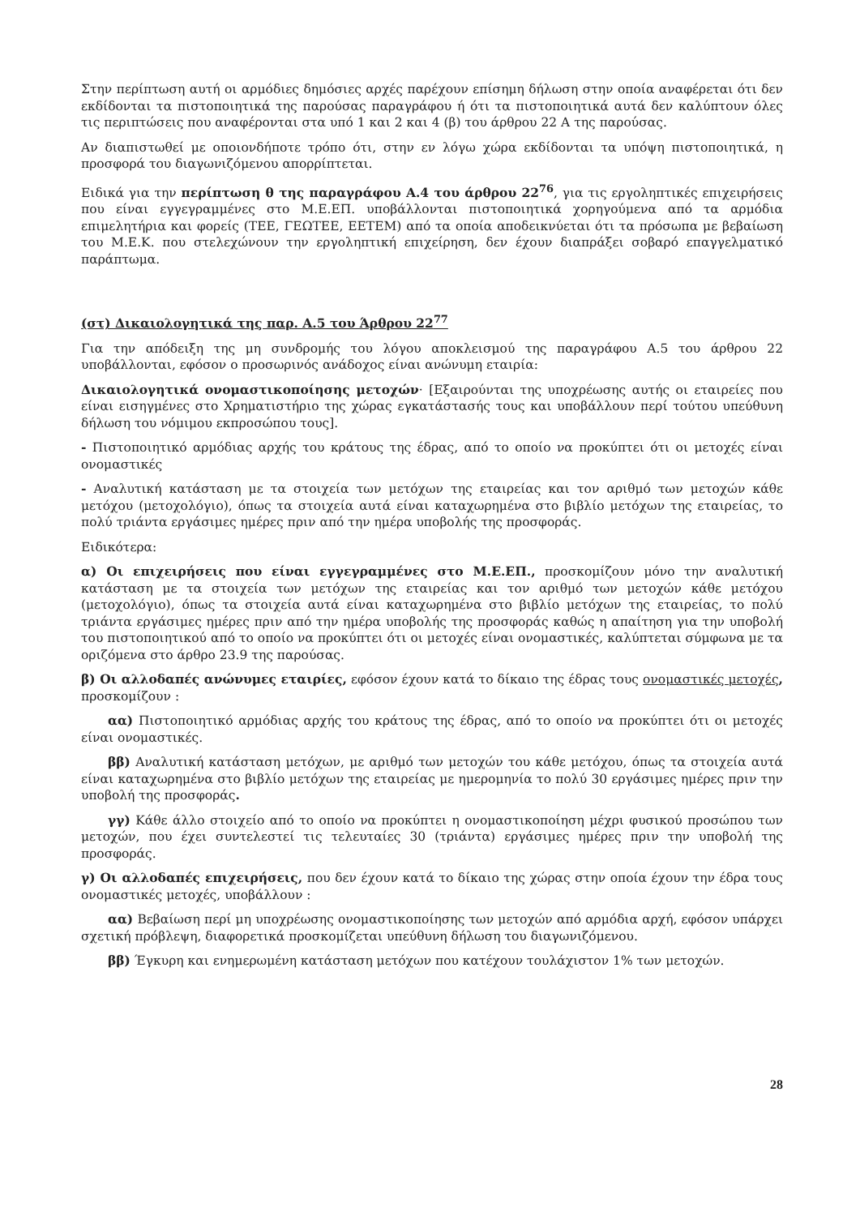Στην περίπτωση αυτή οι αρμόδιες δημόσιες αρχές παρέχουν επίσημη δήλωση στην οποία αναφέρεται ότι δεν εκδίδονται τα πιστοποιητικά της παρούσας παραγράφου ή ότι τα πιστοποιητικά αυτά δεν καλύπτουν όλες τις περιπτώσεις που αναφέρονται στα υπό 1 και 2 και 4 (β) του άρθρου 22 Α της παρούσας.
Αν διαπιστωθεί με οποιονδήποτε τρόπο ότι, στην εν λόγω χώρα εκδίδονται τα υπόψη πιστοποιητικά, η προσφορά του διαγωνιζόμενου απορρίπτεται.
Ειδικά για την περίπτωση θ της παραγράφου Α.4 του άρθρου 22<sup>76</sup>, για τις εργοληπτικές επιχειρήσεις που είναι εγγεγραμμένες στο Μ.Ε.ΕΠ. υποβάλλονται πιστοποιητικά χορηγούμενα από τα αρμόδια επιμελητήρια και φορείς (ΤΕΕ, ΓΕΩΤΕΕ, ΕΕΤΕΜ) από τα οποία αποδεικνύεται ότι τα πρόσωπα με βεβαίωση του Μ.Ε.Κ. που στελεχώνουν την εργοληπτική επιχείρηση, δεν έχουν διαπράξει σοβαρό επαγγελματικό παράπτωμα.
(στ) Δικαιολογητικά της παρ. Α.5 του Άρθρου 22<sup>77</sup>
Για την απόδειξη της μη συνδρομής του λόγου αποκλεισμού της παραγράφου Α.5 του άρθρου 22 υποβάλλονται, εφόσον ο προσωρινός ανάδοχος είναι ανώνυμη εταιρία:
Δικαιολογητικά ονομαστικοποίησης μετοχών· [Εξαιρούνται της υποχρέωσης αυτής οι εταιρείες που είναι εισηγμένες στο Χρηματιστήριο της χώρας εγκατάστασής τους και υποβάλλουν περί τούτου υπεύθυνη δήλωση του νόμιμου εκπροσώπου τους].
- Πιστοποιητικό αρμόδιας αρχής του κράτους της έδρας, από το οποίο να προκύπτει ότι οι μετοχές είναι ονομαστικές
- Αναλυτική κατάσταση με τα στοιχεία των μετόχων της εταιρείας και τον αριθμό των μετοχών κάθε μετόχου (μετοχολόγιο), όπως τα στοιχεία αυτά είναι καταχωρημένα στο βιβλίο μετόχων της εταιρείας, το πολύ τριάντα εργάσιμες ημέρες πριν από την ημέρα υποβολής της προσφοράς.
Ειδικότερα:
α) Οι επιχειρήσεις που είναι εγγεγραμμένες στο Μ.Ε.ΕΠ., προσκομίζουν μόνο την αναλυτική κατάσταση με τα στοιχεία των μετόχων της εταιρείας και τον αριθμό των μετοχών κάθε μετόχου (μετοχολόγιο), όπως τα στοιχεία αυτά είναι καταχωρημένα στο βιβλίο μετόχων της εταιρείας, το πολύ τριάντα εργάσιμες ημέρες πριν από την ημέρα υποβολής της προσφοράς καθώς η απαίτηση για την υποβολή του πιστοποιητικού από το οποίο να προκύπτει ότι οι μετοχές είναι ονομαστικές, καλύπτεται σύμφωνα με τα οριζόμενα στο άρθρο 23.9 της παρούσας.
β) Οι αλλοδαπές ανώνυμες εταιρίες, εφόσον έχουν κατά το δίκαιο της έδρας τους ονομαστικές μετοχές, προσκομίζουν :
αα) Πιστοποιητικό αρμόδιας αρχής του κράτους της έδρας, από το οποίο να προκύπτει ότι οι μετοχές είναι ονομαστικές.
ββ) Αναλυτική κατάσταση μετόχων, με αριθμό των μετοχών του κάθε μετόχου, όπως τα στοιχεία αυτά είναι καταχωρημένα στο βιβλίο μετόχων της εταιρείας με ημερομηνία το πολύ 30 εργάσιμες ημέρες πριν την υποβολή της προσφοράς.
γγ) Κάθε άλλο στοιχείο από το οποίο να προκύπτει η ονομαστικοποίηση μέχρι φυσικού προσώπου των μετοχών, που έχει συντελεστεί τις τελευταίες 30 (τριάντα) εργάσιμες ημέρες πριν την υποβολή της προσφοράς.
γ) Οι αλλοδαπές επιχειρήσεις, που δεν έχουν κατά το δίκαιο της χώρας στην οποία έχουν την έδρα τους ονομαστικές μετοχές, υποβάλλουν :
αα) Βεβαίωση περί μη υποχρέωσης ονομαστικοποίησης των μετοχών από αρμόδια αρχή, εφόσον υπάρχει σχετική πρόβλεψη, διαφορετικά προσκομίζεται υπεύθυνη δήλωση του διαγωνιζόμενου.
ββ) Έγκυρη και ενημερωμένη κατάσταση μετόχων που κατέχουν τουλάχιστον 1% των μετοχών.
28